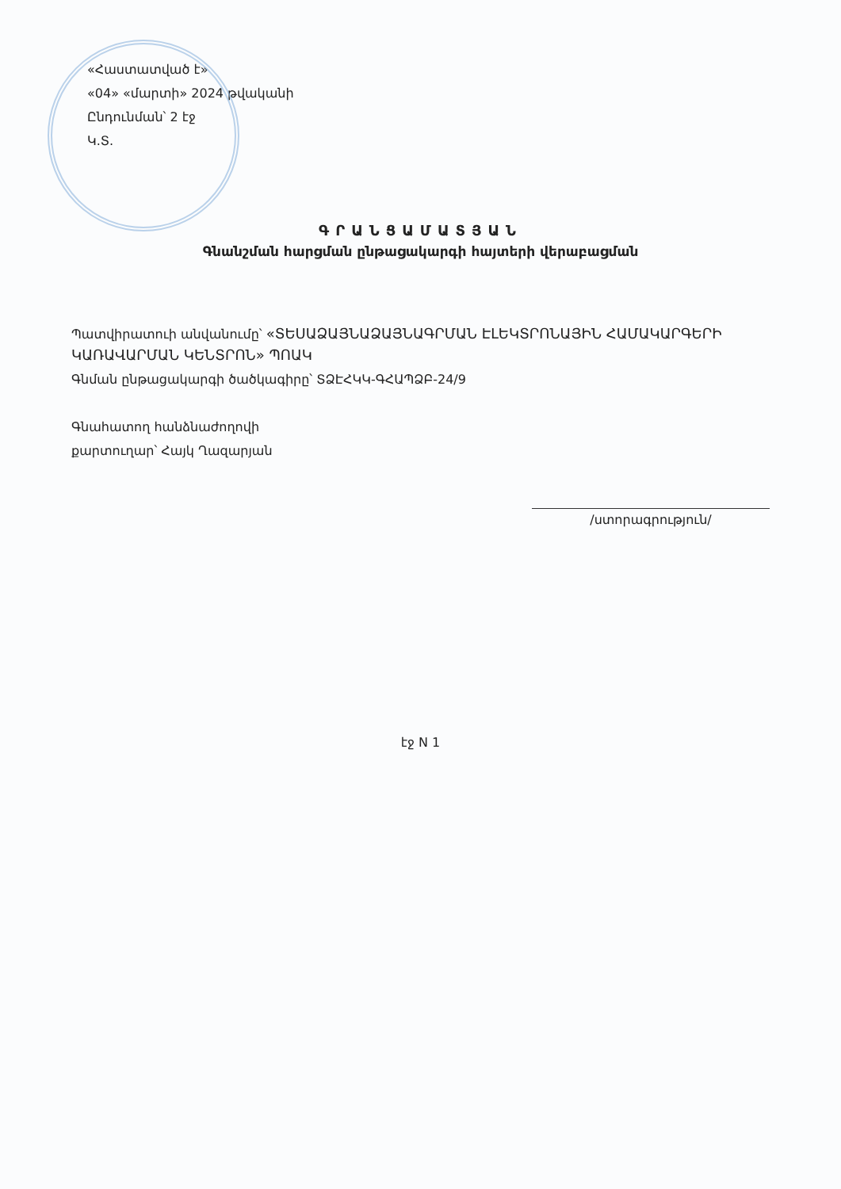«Հաստատված է»
«04» «մարտի» 2024 թվականի
Ընդունման՝ 2 էջ
Կ.Տ.
ԳՐԱՆՑԱՄԱՏՅԱՆ
Գնանշման հարցման ընթացակարգի հայտերի վերաբացման
Պատվիրատուի անվանումը՝ «ՏԵՍԱՁԱՅՆԱՁԱՅՆԱԳՐՄԱՆ ԷԼԵԿՏՐՈՆԱՅԻՆ ՀԱՄԱԿԱՐԳԵՐԻ ԿԱՌԱՎԱՐՄԱՆ ԿԵՆՏՐՈՆ» ՊՈԱԿ
Գնման ընթացակարգի ծածկագիրը՝ ՏՁԷՀԿԿ-ԳՀԱՊՁԲ-24/9
Գնահատող հանձնաժողովի
քարտուղար՝ Հայկ Ղազարյան
/ստորագրություն/
էջ N 1